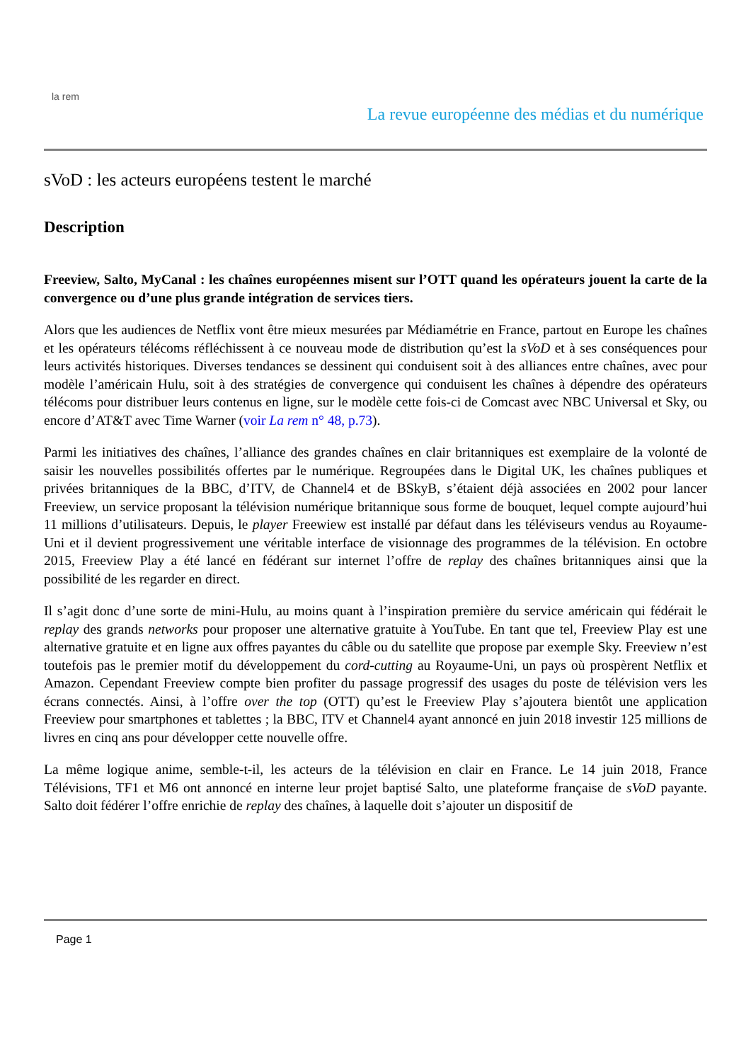la rem
La revue européenne des médias et du numérique
sVoD : les acteurs européens testent le marché
Description
Freeview, Salto, MyCanal : les chaînes européennes misent sur l’OTT quand les opérateurs jouent la carte de la convergence ou d’une plus grande intégration de services tiers.
Alors que les audiences de Netflix vont être mieux mesurées par Médiamétrie en France, partout en Europe les chaînes et les opérateurs télécoms réfléchissent à ce nouveau mode de distribution qu’est la sVoD et à ses conséquences pour leurs activités historiques. Diverses tendances se dessinent qui conduisent soit à des alliances entre chaînes, avec pour modèle l’américain Hulu, soit à des stratégies de convergence qui conduisent les chaînes à dépendre des opérateurs télécoms pour distribuer leurs contenus en ligne, sur le modèle cette fois-ci de Comcast avec NBC Universal et Sky, ou encore d’AT&T avec Time Warner (voir La rem n° 48, p.73).
Parmi les initiatives des chaînes, l’alliance des grandes chaînes en clair britanniques est exemplaire de la volonté de saisir les nouvelles possibilités offertes par le numérique. Regroupées dans le Digital UK, les chaînes publiques et privées britanniques de la BBC, d’ITV, de Channel4 et de BSkyB, s’étaient déjà associées en 2002 pour lancer Freeview, un service proposant la télévision numérique britannique sous forme de bouquet, lequel compte aujourd’hui 11 millions d’utilisateurs. Depuis, le player Freewiew est installé par défaut dans les téléviseurs vendus au Royaume-Uni et il devient progressivement une véritable interface de visionnage des programmes de la télévision. En octobre 2015, Freeview Play a été lancé en fédérant sur internet l’offre de replay des chaînes britanniques ainsi que la possibilité de les regarder en direct.
Il s’agit donc d’une sorte de mini-Hulu, au moins quant à l’inspiration première du service américain qui fédérait le replay des grands networks pour proposer une alternative gratuite à YouTube. En tant que tel, Freeview Play est une alternative gratuite et en ligne aux offres payantes du câble ou du satellite que propose par exemple Sky. Freeview n’est toutefois pas le premier motif du développement du cord-cutting au Royaume-Uni, un pays où prospèrent Netflix et Amazon. Cependant Freeview compte bien profiter du passage progressif des usages du poste de télévision vers les écrans connectés. Ainsi, à l’offre over the top (OTT) qu’est le Freeview Play s’ajoutera bientôt une application Freeview pour smartphones et tablettes ; la BBC, ITV et Channel4 ayant annoncé en juin 2018 investir 125 millions de livres en cinq ans pour développer cette nouvelle offre.
La même logique anime, semble-t-il, les acteurs de la télévision en clair en France. Le 14 juin 2018, France Télévisions, TF1 et M6 ont annoncé en interne leur projet baptisé Salto, une plateforme française de sVoD payante. Salto doit fédérer l’offre enrichie de replay des chaînes, à laquelle doit s’ajouter un dispositif de
Page 1